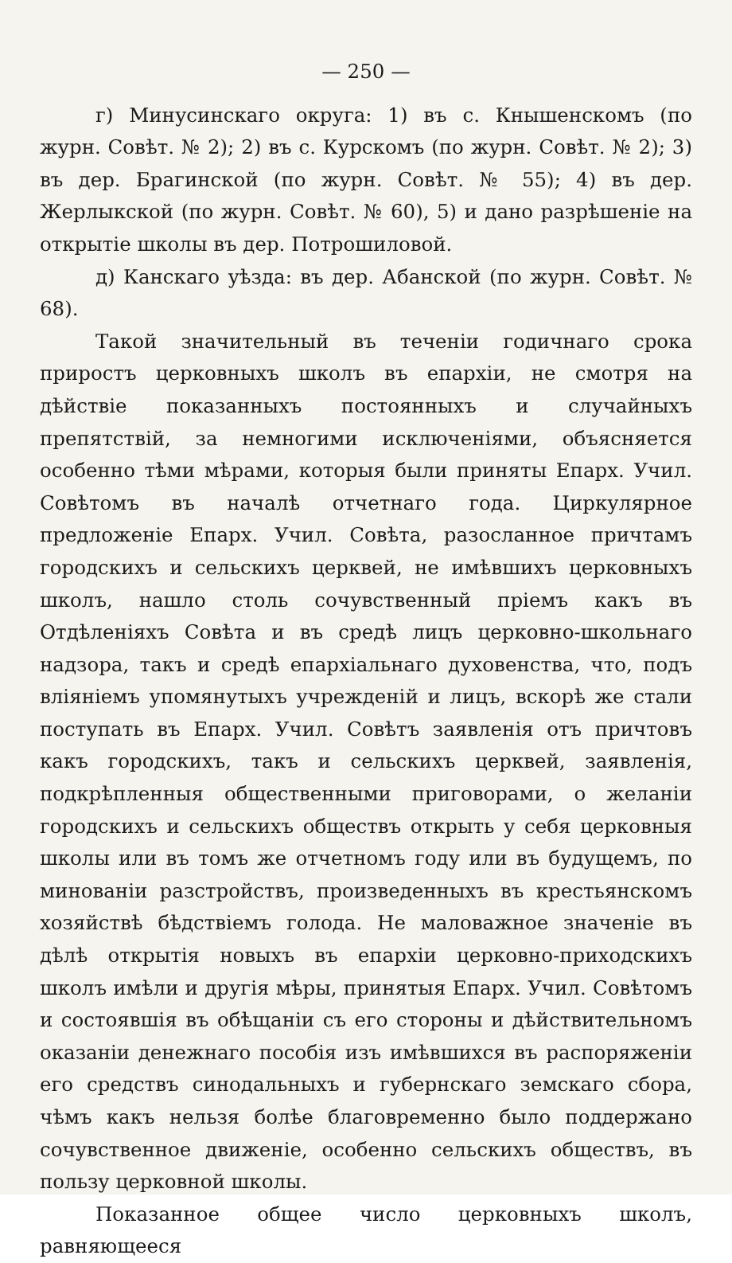— 250 —
г) Минусинскаго округа: 1) въ с. Кнышенскомъ (по журн. Совѣт. № 2); 2) въ с. Курскомъ (по журн. Совѣт. № 2); 3) въ дер. Брагинской (по журн. Совѣт. № 55); 4) въ дер. Жерлыкской (по журн. Совѣт. № 60), 5) и дано разрѣшеніе на открытіе школы въ дер. Потрошиловой.
д) Канскаго уѣзда: въ дер. Абанской (по журн. Совѣт. № 68).
Такой значительный въ теченіи годичнаго срока приростъ церковныхъ школъ въ епархіи, не смотря на дѣйствіе показанныхъ постоянныхъ и случайныхъ препятствій, за немногими исключеніями, объясняется особенно тѣми мѣрами, которыя были приняты Епарх. Учил. Совѣтомъ въ началѣ отчетнаго года. Циркулярное предложеніе Епарх. Учил. Совѣта, разосланное причтамъ городскихъ и сельскихъ церквей, не имѣвшихъ церковныхъ школъ, нашло столь сочувственный пріемъ какъ въ Отдѣленіяхъ Совѣта и въ средѣ лицъ церковно-школьнаго надзора, такъ и средѣ епархіальнаго духовенства, что, подъ вліяніемъ упомянутыхъ учрежденій и лицъ, вскорѣ же стали поступать въ Епарх. Учил. Совѣтъ заявленія отъ причтовъ какъ городскихъ, такъ и сельскихъ церквей, заявленія, подкрѣпленныя общественными приговорами, о желаніи городскихъ и сельскихъ обществъ открыть у себя церковныя школы или въ томъ же отчетномъ году или въ будущемъ, по минованіи разстройствъ, произведенныхъ въ крестьянскомъ хозяйствѣ бѣдствіемъ голода. Не маловажное значеніе въ дѣлѣ открытія новыхъ въ епархіи церковно-приходскихъ школъ имѣли и другія мѣры, принятыя Епарх. Учил. Совѣтомъ и состоявшія въ обѣщаніи съ его стороны и дѣйствительномъ оказаніи денежнаго пособія изъ имѣвшихся въ распоряженіи его средствъ синодальныхъ и губернскаго земскаго сбора, чѣмъ какъ нельзя болѣе благовременно было поддержано сочувственное движеніе, особенно сельскихъ обществъ, въ пользу церковной школы.
Показанное общее число церковныхъ школъ, равняющееся